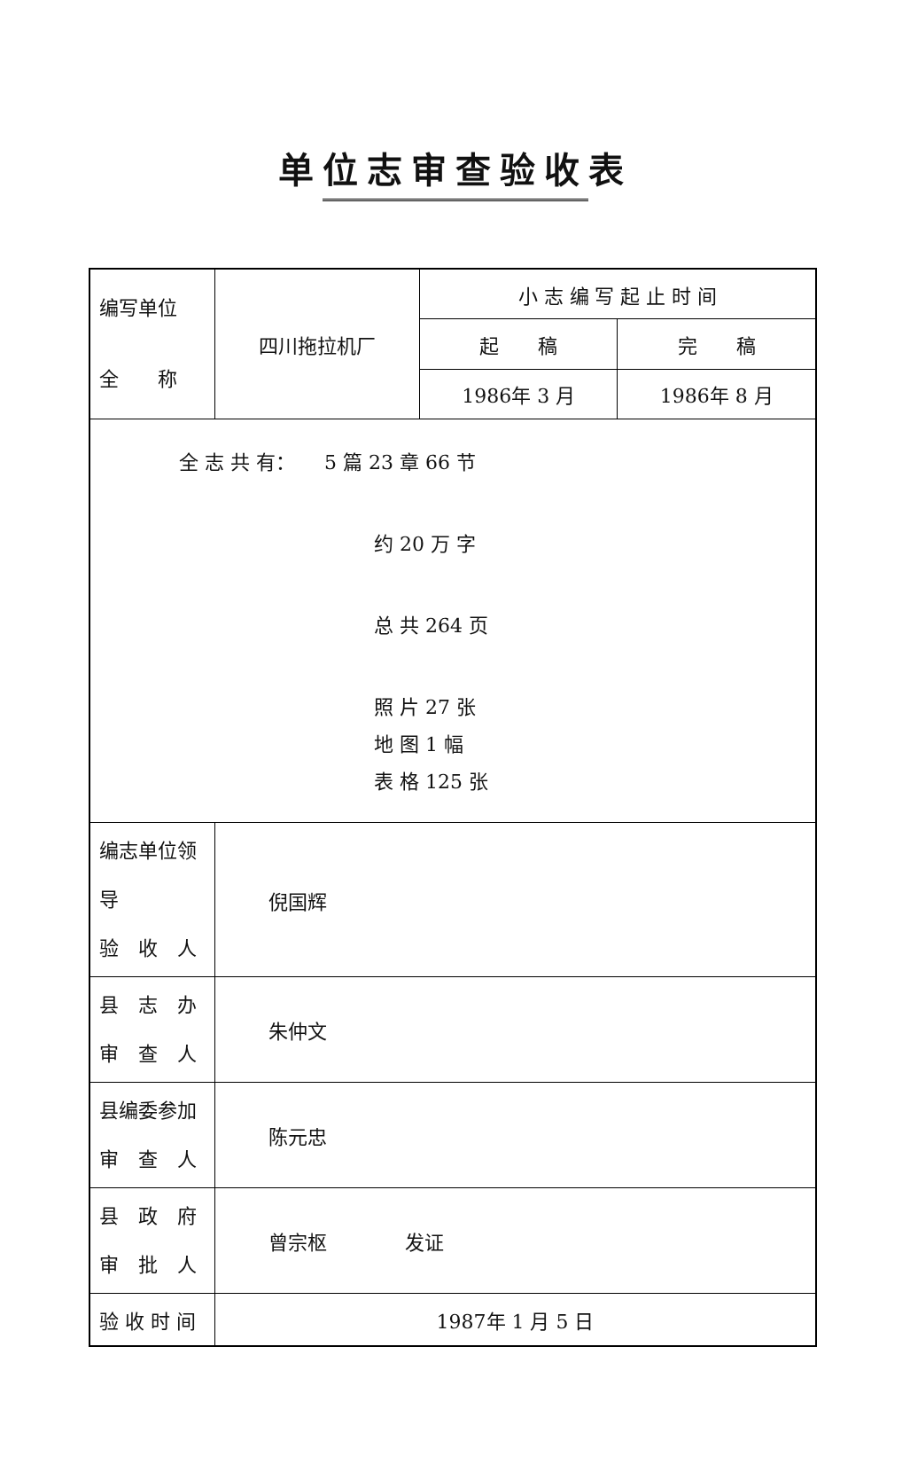单位志审查验收表
| 编写单位 全 称 | 四川拖拉机厂 | 小 志 编 写 起 止 时 间 | |
| | | 起 稿 | 完 稿 |
| | | 1986年 3 月 | 1986年 8 月 |
| 全 志 共 有： 5 篇 23 章 66 节 约 20 万 字 总 共 264 页 照 片 27 张 地 图 1 幅 表 格 125 张 | | | |
| 编志单位领导 验 收 人 | 倪国辉 | | |
| 县 志 办 审 查 人 | 朱仲文 | | |
| 县编委参加 审 查 人 | 陈元忠 | | |
| 县 政 府 审 批 人 | 曾宗枢 发证 | | |
| 验 收 时 间 | 1987年 1 月 5 日 | | |